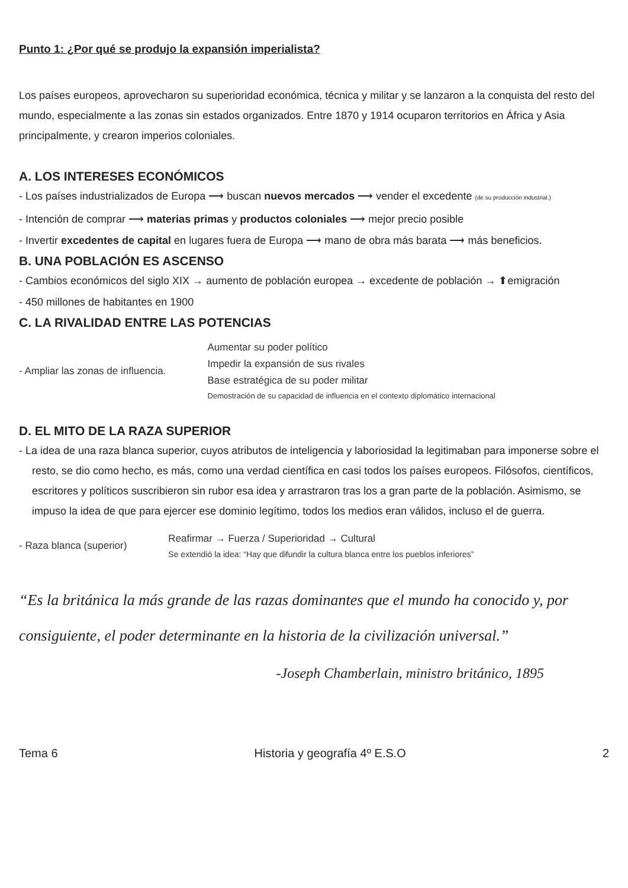Punto 1: ¿Por qué se produjo la expansión imperialista?
Los países europeos, aprovecharon su superioridad económica, técnica y militar y se lanzaron a la conquista del resto del mundo, especialmente a las zonas sin estados organizados. Entre 1870 y 1914 ocuparon territorios en África y Asia principalmente, y crearon imperios coloniales.
A. LOS INTERESES ECONÓMICOS
- Los países industrializados de Europa ⟶ buscan nuevos mercados ⟶ vender el excedente (de su producción industrial.)
- Intención de comprar ⟶ materias primas y productos coloniales ⟶ mejor precio posible
- Invertir excedentes de capital en lugares fuera de Europa ⟶ mano de obra más barata ⟶ más beneficios.
B. UNA POBLACIÓN ES ASCENSO
- Cambios económicos del siglo XIX → aumento de población europea → excedente de población → ⬆emigración
- 450 millones de habitantes en 1900
C. LA RIVALIDAD ENTRE LAS POTENCIAS
- Ampliar las zonas de influencia.
Aumentar su poder político
Impedir la expansión de sus rivales
Base estratégica de su poder militar
Demostración de su capacidad de influencia en el contexto diplomático internacional
D. EL MITO DE LA RAZA SUPERIOR
- La idea de una raza blanca superior, cuyos atributos de inteligencia y laboriosidad la legitimaban para imponerse sobre el resto, se dio como hecho, es más, como una verdad científica en casi todos los países europeos. Filósofos, científicos, escritores y políticos suscribieron sin rubor esa idea y arrastraron tras los a gran parte de la población. Asimismo, se impuso la idea de que para ejercer ese dominio legítimo, todos los medios eran válidos, incluso el de guerra.
- Raza blanca (superior)
Reafirmar → Fuerza / Superioridad → Cultural
Se extendió la idea: “Hay que difundir la cultura blanca entre los pueblos inferiores”
“Es la británica la más grande de las razas dominantes que el mundo ha conocido y, por consiguiente, el poder determinante en la historia de la civilización universal.”
-Joseph Chamberlain, ministro británico, 1895
Tema 6 Historia y geografía 4º E.S.O 2